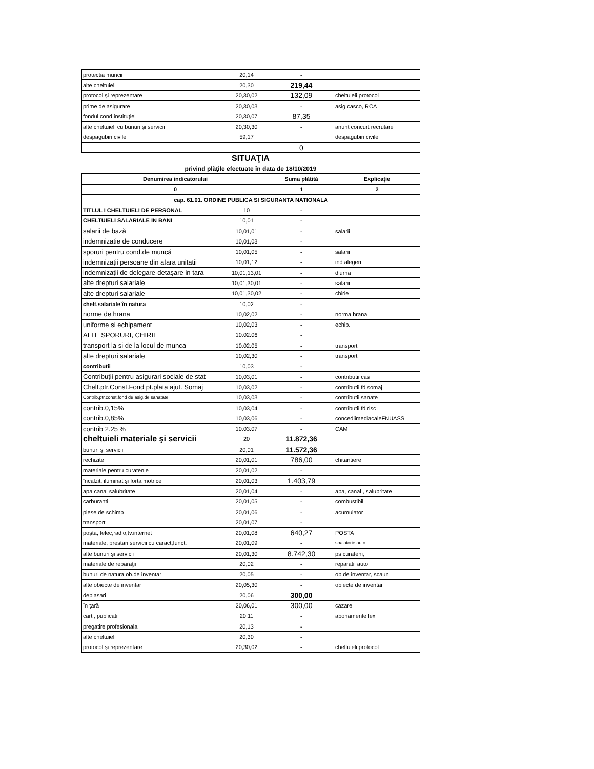| protectia muncii | 20,14 | - | |
| alte cheltuieli | 20,30 | 219,44 | |
| protocol şi reprezentare | 20,30,02 | 132,09 | cheltuieli protocol |
| prime de asigurare | 20,30,03 | - | asig casco, RCA |
| fondul cond.instituţiei | 20,30,07 | 87,35 | |
| alte cheltuieli cu bunuri şi servicii | 20,30,30 | - | anunt concurt recrutare |
| despagubiri civile | 59,17 | | despagubiri civile |
| | | 0 | |
SITUAŢIA
privind plăţile efectuate în data de 18/10/2019
| Denumirea indicatorului | | Suma plătită | Explicaţie |
| --- | --- | --- | --- |
| 0 | | 1 | 2 |
| cap. 61.01. ORDINE PUBLICA SI SIGURANTA NATIONALA | | | |
| TITLUL I CHELTUIELI DE PERSONAL | 10 | - | |
| CHELTUIELI SALARIALE IN BANI | 10,01 | - | |
| salarii de bază | 10,01,01 | - | salarii |
| indemnizatie de conducere | 10,01,03 | - | |
| sporuri pentru cond.de muncă | 10,01,05 | - | salarii |
| indemnizaţii persoane din afara unitatii | 10,01,12 | - | ind alegeri |
| indemnizaţii de delegare-detaşare in tara | 10,01,13,01 | - | diurna |
| alte drepturi salariale | 10,01,30,01 | - | salarii |
| alte drepturi salariale | 10,01,30,02 | - | chirie |
| chelt.salariale în natura | 10,02 | - | |
| norme de hrana | 10,02,02 | - | norma hrana |
| uniforme si echipament | 10,02,03 | - | echip. |
| ALTE SPORURI, CHIRII | 10.02.06 | - | |
| transport la si de la locul de munca | 10.02.05 | - | transport |
| alte drepturi salariale | 10,02,30 | - | transport |
| contributii | 10,03 | - | |
| Contribuţii pentru asigurari sociale de stat | 10,03,01 | - | contributii cas |
| Chelt.ptr.Const.Fond pt.plata ajut. Somaj | 10,03,02 | - | contributii fd somaj |
| Contrib,ptr.const.fond de asig.de sanatate | 10,03,03 | - | contributii sanate |
| contrib.0,15% | 10,03,04 | - | contributii fd risc |
| contrib.0,85% | 10,03,06 | - | concediimediacaleFNUASS |
| contrib 2.25 % | 10.03.07 | - | CAM |
| cheltuieli materiale şi servicii | 20 | 11.872,36 | |
| bunuri şi servicii | 20,01 | 11.572,36 | |
| rechizite | 20,01,01 | 786,00 | chitantiere |
| materiale pentru curatenie | 20,01,02 | - | |
| încalzit, iluminat şi forta motrice | 20,01,03 | 1.403,79 | |
| apa canal salubritate | 20,01,04 | - | apa, canal , salubritate |
| carburanti | 20,01,05 | - | combustibil |
| piese de schimb | 20,01,06 | - | acumulator |
| transport | 20,01,07 | - | |
| poşta, telec,radio,tv.internet | 20,01,08 | 640,27 | POSTA |
| materiale, prestari servicii cu caract,funct. | 20,01,09 | - | spalatorie auto |
| alte bunuri şi servicii | 20,01,30 | 8.742,30 | ps curateni, |
| materiale de reparaţii | 20,02 | - | reparatii auto |
| bunuri de natura ob.de inventar | 20,05 | - | ob de inventar, scaun |
| alte obiecte de inventar | 20,05,30 | - | obiecte de inventar |
| deplasari | 20,06 | 300,00 | |
| în ţară | 20,06,01 | 300,00 | cazare |
| carti, publicatii | 20,11 | - | abonamente lex |
| pregatire profesionala | 20,13 | - | |
| alte cheltuieli | 20,30 | - | |
| protocol şi reprezentare | 20,30,02 | - | cheltuieli protocol |